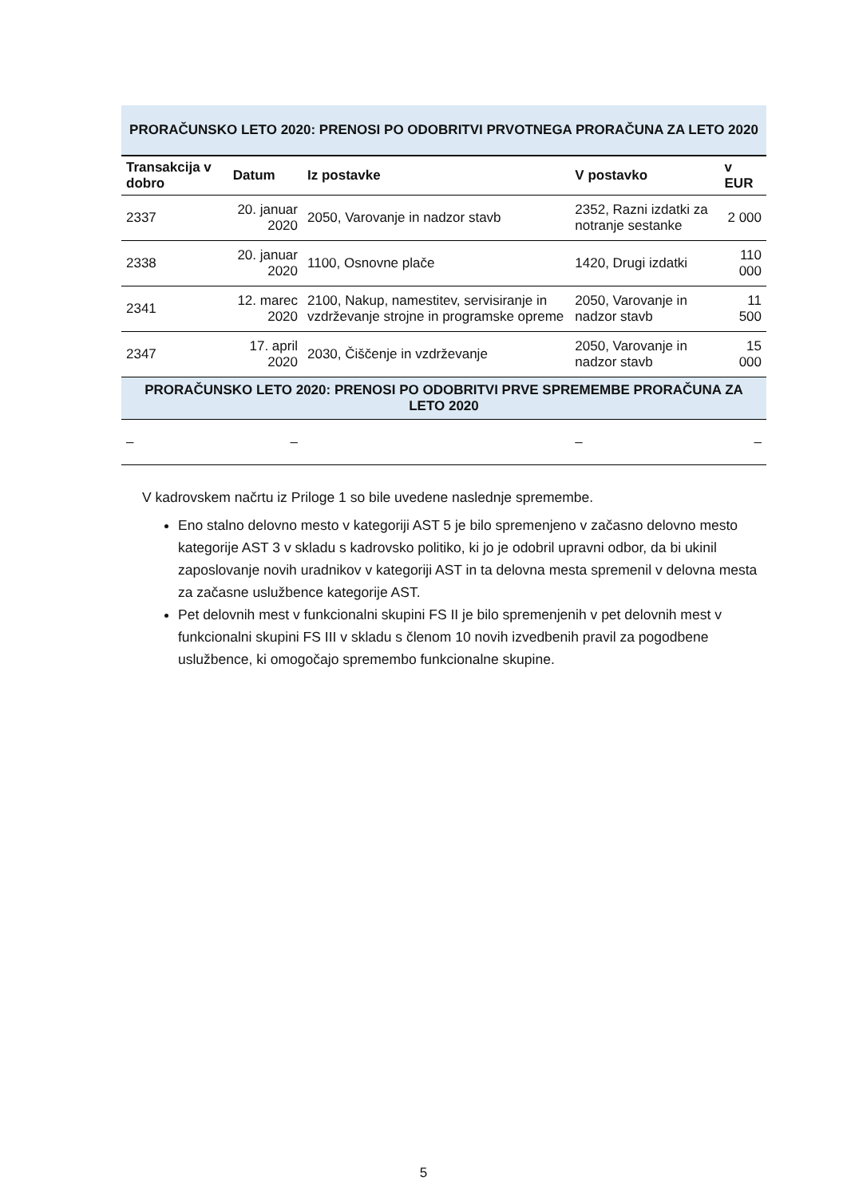| PRORAČUNSKO LETO 2020: PRENOSI PO ODOBRITVI PRVOTNEGA PRORAČUNA ZA LETO 2020 | | | | |
| Transakcija v dobro | Datum | Iz postavke | V postavko | v EUR |
| 2337 | 20. januar 2020 | 2050, Varovanje in nadzor stavb | 2352, Razni izdatki za notranje sestanke | 2 000 |
| 2338 | 20. januar 2020 | 1100, Osnovne plače | 1420, Drugi izdatki | 110 000 |
| 2341 | 12. marec 2020 | 2100, Nakup, namestitev, servisiranje in vzdrževanje strojne in programske opreme | 2050, Varovanje in nadzor stavb | 11 500 |
| 2347 | 17. april 2020 | 2030, Čiščenje in vzdrževanje | 2050, Varovanje in nadzor stavb | 15 000 |
| PRORAČUNSKO LETO 2020: PRENOSI PO ODOBRITVI PRVE SPREMEMBE PRORAČUNA ZA LETO 2020 | | | | |
| – | – | | – | – |
V kadrovskem načrtu iz Priloge 1 so bile uvedene naslednje spremembe.
Eno stalno delovno mesto v kategoriji AST 5 je bilo spremenjeno v začasno delovno mesto kategorije AST 3 v skladu s kadrovsko politiko, ki jo je odobril upravni odbor, da bi ukinil zaposlovanje novih uradnikov v kategoriji AST in ta delovna mesta spremenil v delovna mesta za začasne uslužbence kategorije AST.
Pet delovnih mest v funkcionalni skupini FS II je bilo spremenjenih v pet delovnih mest v funkcionalni skupini FS III v skladu s členom 10 novih izvedbenih pravil za pogodbene uslužbence, ki omogočajo spremembo funkcionalne skupine.
5